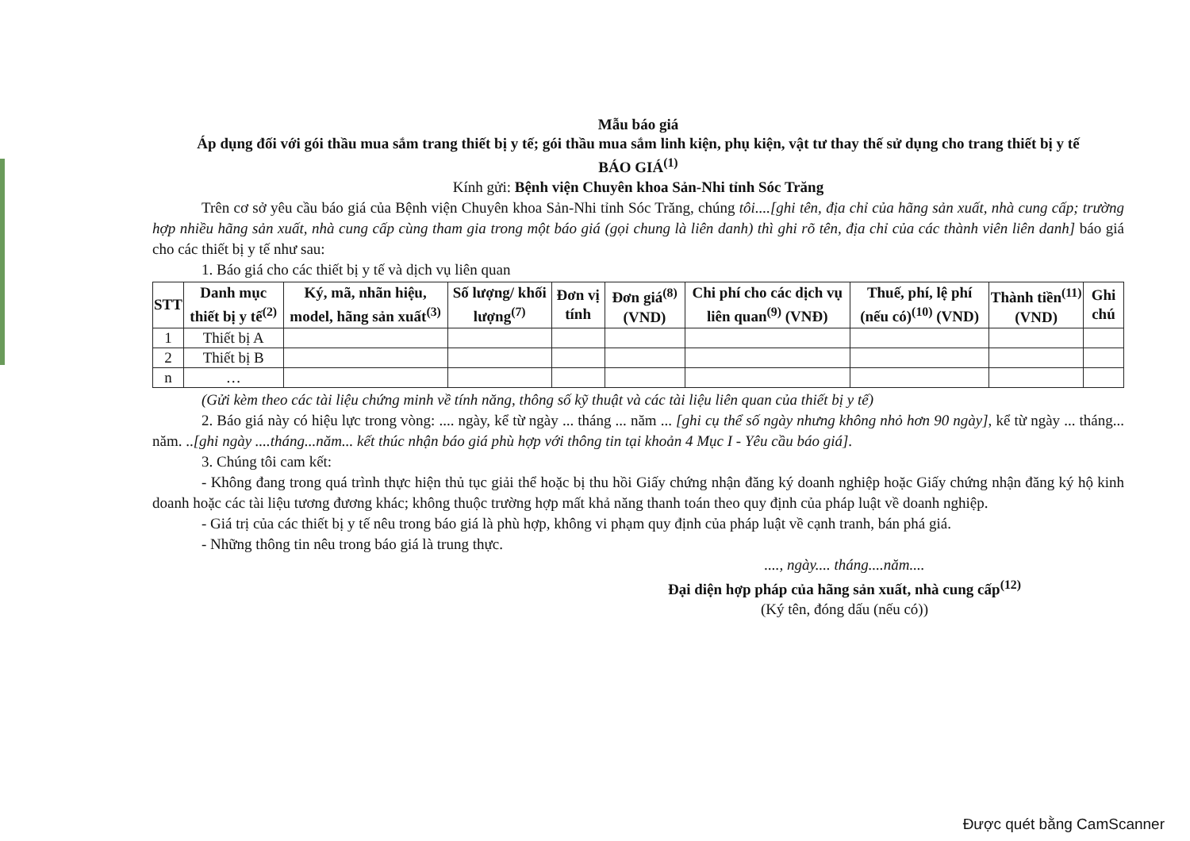Mẫu báo giá
Áp dụng đối với gói thầu mua sắm trang thiết bị y tế; gói thầu mua sắm linh kiện, phụ kiện, vật tư thay thế sử dụng cho trang thiết bị y tế
BÁO GIÁ<sup>(1)</sup>
Kính gửi: Bệnh viện Chuyên khoa Sản-Nhi tỉnh Sóc Trăng
Trên cơ sở yêu cầu báo giá của Bệnh viện Chuyên khoa Sản-Nhi tỉnh Sóc Trăng, chúng tôi....[ghi tên, địa chỉ của hãng sản xuất, nhà cung cấp; trường hợp nhiều hãng sản xuất, nhà cung cấp cùng tham gia trong một báo giá (gọi chung là liên danh) thì ghi rõ tên, địa chỉ của các thành viên liên danh] báo giá cho các thiết bị y tế như sau:
1. Báo giá cho các thiết bị y tế và dịch vụ liên quan
| STT | Danh mục thiết bị y tế<sup>(2)</sup> | Ký, mã, nhãn hiệu, model, hãng sản xuất<sup>(3)</sup> | Số lượng/ khối lượng<sup>(7)</sup> | Đơn vị tính | Đơn giá<sup>(8)</sup> (VND) | Chi phí cho các dịch vụ liên quan<sup>(9)</sup> (VNĐ) | Thuế, phí, lệ phí (nếu có)<sup>(10)</sup> (VND) | Thành tiền<sup>(11)</sup> (VND) | Ghi chú |
| --- | --- | --- | --- | --- | --- | --- | --- | --- | --- |
| 1 | Thiết bị A | | | | | | | | |
| 2 | Thiết bị B | | | | | | | | |
| n | … | | | | | | | | |
(Gửi kèm theo các tài liệu chứng minh về tính năng, thông số kỹ thuật và các tài liệu liên quan của thiết bị y tế)
2. Báo giá này có hiệu lực trong vòng: .... ngày, kể từ ngày ... tháng ... năm ... [ghi cụ thể số ngày nhưng không nhỏ hơn 90 ngày], kể từ ngày ... tháng... năm. ..[ghi ngày ....tháng...năm... kết thúc nhận báo giá phù hợp với thông tin tại khoản 4 Mục I - Yêu cầu báo giá].
3. Chúng tôi cam kết:
- Không đang trong quá trình thực hiện thủ tục giải thể hoặc bị thu hồi Giấy chứng nhận đăng ký doanh nghiệp hoặc Giấy chứng nhận đăng ký hộ kinh doanh hoặc các tài liệu tương đương khác; không thuộc trường hợp mất khả năng thanh toán theo quy định của pháp luật về doanh nghiệp.
- Giá trị của các thiết bị y tế nêu trong báo giá là phù hợp, không vi phạm quy định của pháp luật về cạnh tranh, bán phá giá.
- Những thông tin nêu trong báo giá là trung thực.
...., ngày.... tháng....năm....
Đại diện hợp pháp của hãng sản xuất, nhà cung cấp<sup>(12)</sup>
(Ký tên, đóng dấu (nếu có))
Được quét bằng CamScanner